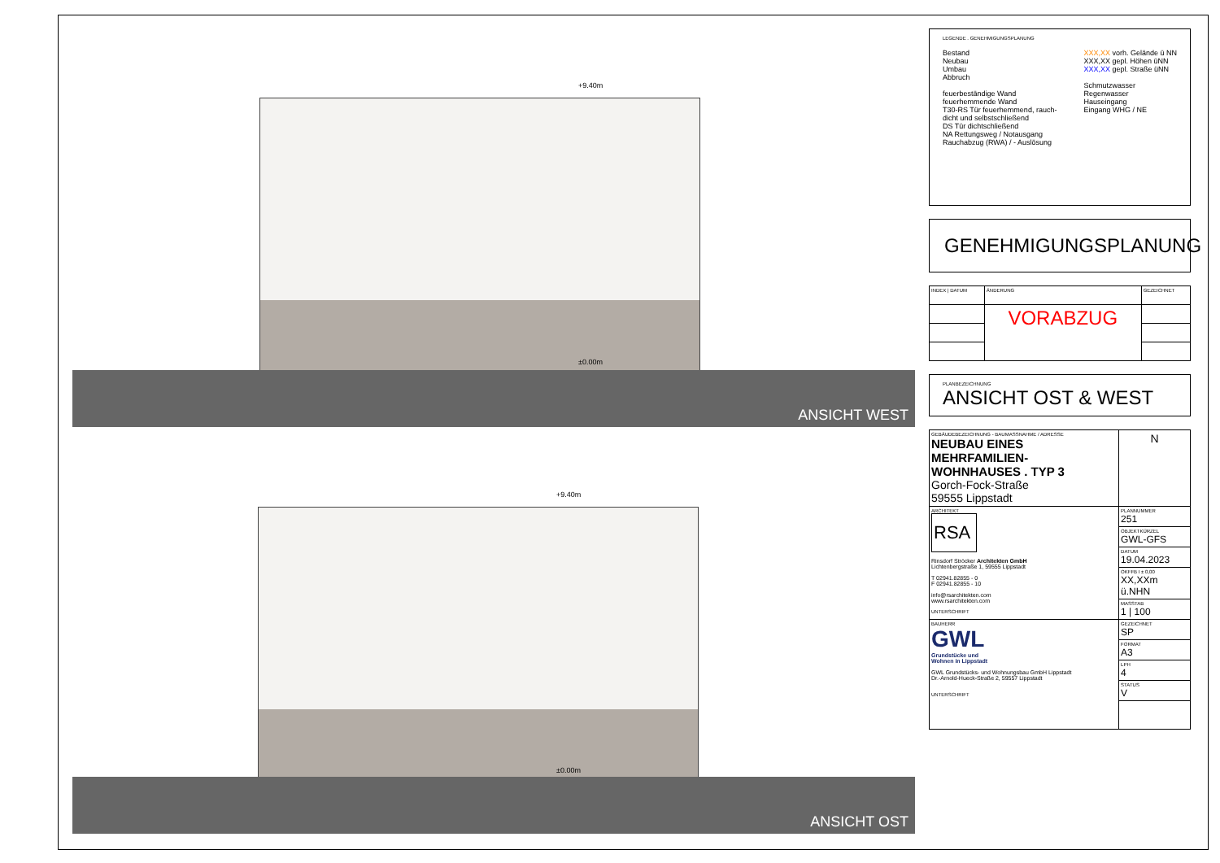+9.40m
±0.00m
ANSICHT WEST
+9.40m
±0.00m
ANSICHT OST
LEGENDE . GENEHMIGUNGSPLANUNG
Bestand
Neubau
Umbau
Abbruch
feuerbeständige Wand
feuerhemmende Wand
T30-RS Tür feuerhemmend, rauch-
dicht und selbstschließend
DS Tür dichtschließend
NA Rettungsweg / Notausgang
Rauchabzug (RWA) / - Auslösung
XXX,XX vorh. Gelände ü NN
XXX,XX gepl. Höhen üNN
XXX,XX gepl. Straße üNN
Schmutzwasser
Regenwasser
Hauseingang
Eingang WHG / NE
GENEHMIGUNGSPLANUNG
| INDEX / DATUM | ÄNDERUNG | GEZEICHNET |
| | VORABZUG | |
PLANBEZEICHNUNG
ANSICHT OST & WEST
| GEBÄUDEBEZEICHNUNG - BAUMASSNAHME / ADRESSE NEUBAU EINES MEHRFAMILIEN- WOHNHAUSES . TYP 3 Gorch-Fock-Straße 59555 Lippstadt | N |
| ARCHITEKT RSA Rinsdorf Ströcker Architekten GmbH Lichtenbergstraße 1, 59555 Lippstadt T 02941.82855 - 0 F 02941.82855 - 10 info@rsarchitekten.com www.rsarchitekten.com UNTERSCHRIFT | PLANNUMMER 251 |
| | OBJEKTKÜRZEL GWL-GFS |
| | DATUM 19.04.2023 |
| | OKFFB I ± 0,00 XX,XXm ü.NHN |
| | MASSTAB 1 / 100 |
| BAUHERR GWL Grundstücke und Wohnen in Lippstadt GWL Grundstücks- und Wohnungsbau GmbH Lippstadt Dr.-Arnold-Hueck-Straße 2, 59557 Lippstadt UNTERSCHRIFT | GEZEICHNET SP |
| | FORMAT A3 |
| | LPH 4 |
| | STATUS V |